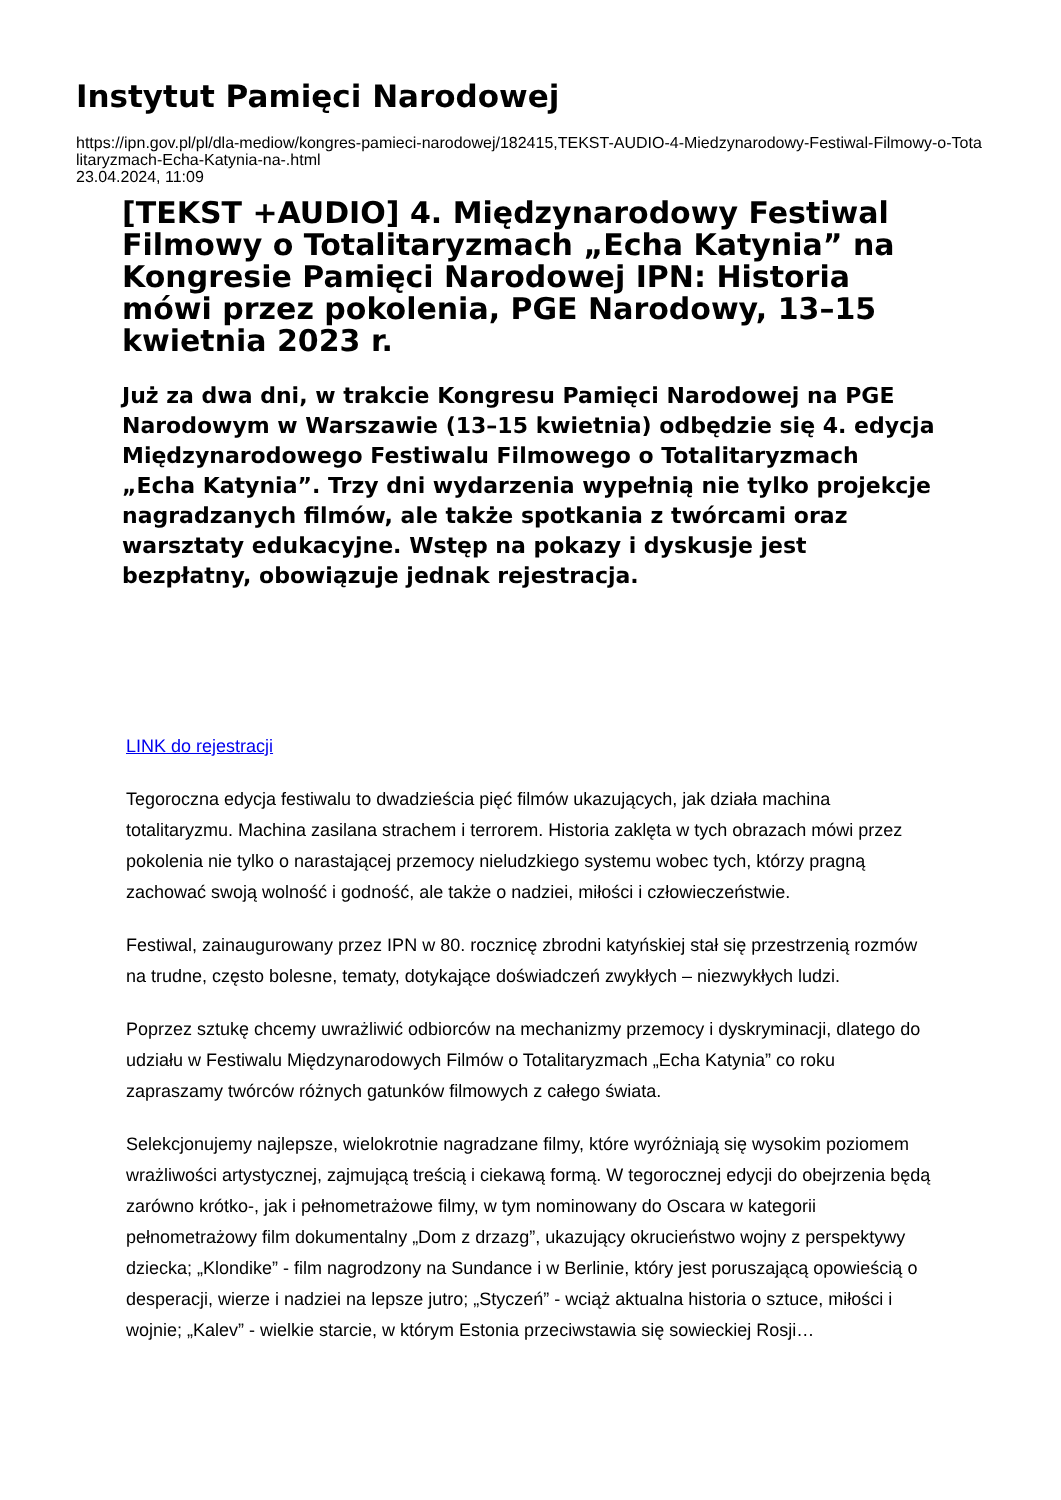Instytut Pamięci Narodowej
https://ipn.gov.pl/pl/dla-mediow/kongres-pamieci-narodowej/182415,TEKST-AUDIO-4-Miedzynarodowy-Festiwal-Filmowy-o-Totalitaryzmach-Echa-Katynia-na-.html
23.04.2024, 11:09
[TEKST +AUDIO] 4. Międzynarodowy Festiwal Filmowy o Totalitaryzmach „Echa Katynia” na Kongresie Pamięci Narodowej IPN: Historia mówi przez pokolenia, PGE Narodowy, 13–15 kwietnia 2023 r.
Już za dwa dni, w trakcie Kongresu Pamięci Narodowej na PGE Narodowym w Warszawie (13–15 kwietnia) odbędzie się 4. edycja Międzynarodowego Festiwalu Filmowego o Totalitaryzmach „Echa Katynia”. Trzy dni wydarzenia wypełnią nie tylko projekcje nagradzanych filmów, ale także spotkania z twórcami oraz warsztaty edukacyjne. Wstęp na pokazy i dyskusje jest bezpłatny, obowiązuje jednak rejestracja.
LINK do rejestracji
Tegoroczna edycja festiwalu to dwadzieścia pięć filmów ukazujących, jak działa machina totalitaryzmu. Machina zasilana strachem i terrorem. Historia zaklęta w tych obrazach mówi przez pokolenia nie tylko o narastającej przemocy nieludzkiego systemu wobec tych, którzy pragną zachować swoją wolność i godność, ale także o nadziei, miłości i człowieczeństwie.
Festiwal, zainaugurowany przez IPN w 80. rocznicę zbrodni katyńskiej stał się przestrzenią rozmów na trudne, często bolesne, tematy, dotykające doświadczeń zwykłych – niezwykłych ludzi.
Poprzez sztukę chcemy uwrażliwić odbiorców na mechanizmy przemocy i dyskryminacji, dlatego do udziału w Festiwalu Międzynarodowych Filmów o Totalitaryzmach „Echa Katynia” co roku zapraszamy twórców różnych gatunków filmowych z całego świata.
Selekcjonujemy najlepsze, wielokrotnie nagradzane filmy, które wyróżniają się wysokim poziomem wrażliwości artystycznej, zajmującą treścią i ciekawą formą. W tegorocznej edycji do obejrzenia będą zarówno krótko-, jak i pełnometrażowe filmy, w tym nominowany do Oscara w kategorii pełnometrażowy film dokumentalny „Dom z drzazg”, ukazujący okrucieństwo wojny z perspektywy dziecka; „Klondike” - film nagrodzony na Sundance i w Berlinie, który jest poruszającą opowieścią o desperacji, wierze i nadziei na lepsze jutro; „Styczeń” - wciąż aktualna historia o sztuce, miłości i wojnie; „Kalev” - wielkie starcie, w którym Estonia przeciwstawia się sowieckiej Rosji…